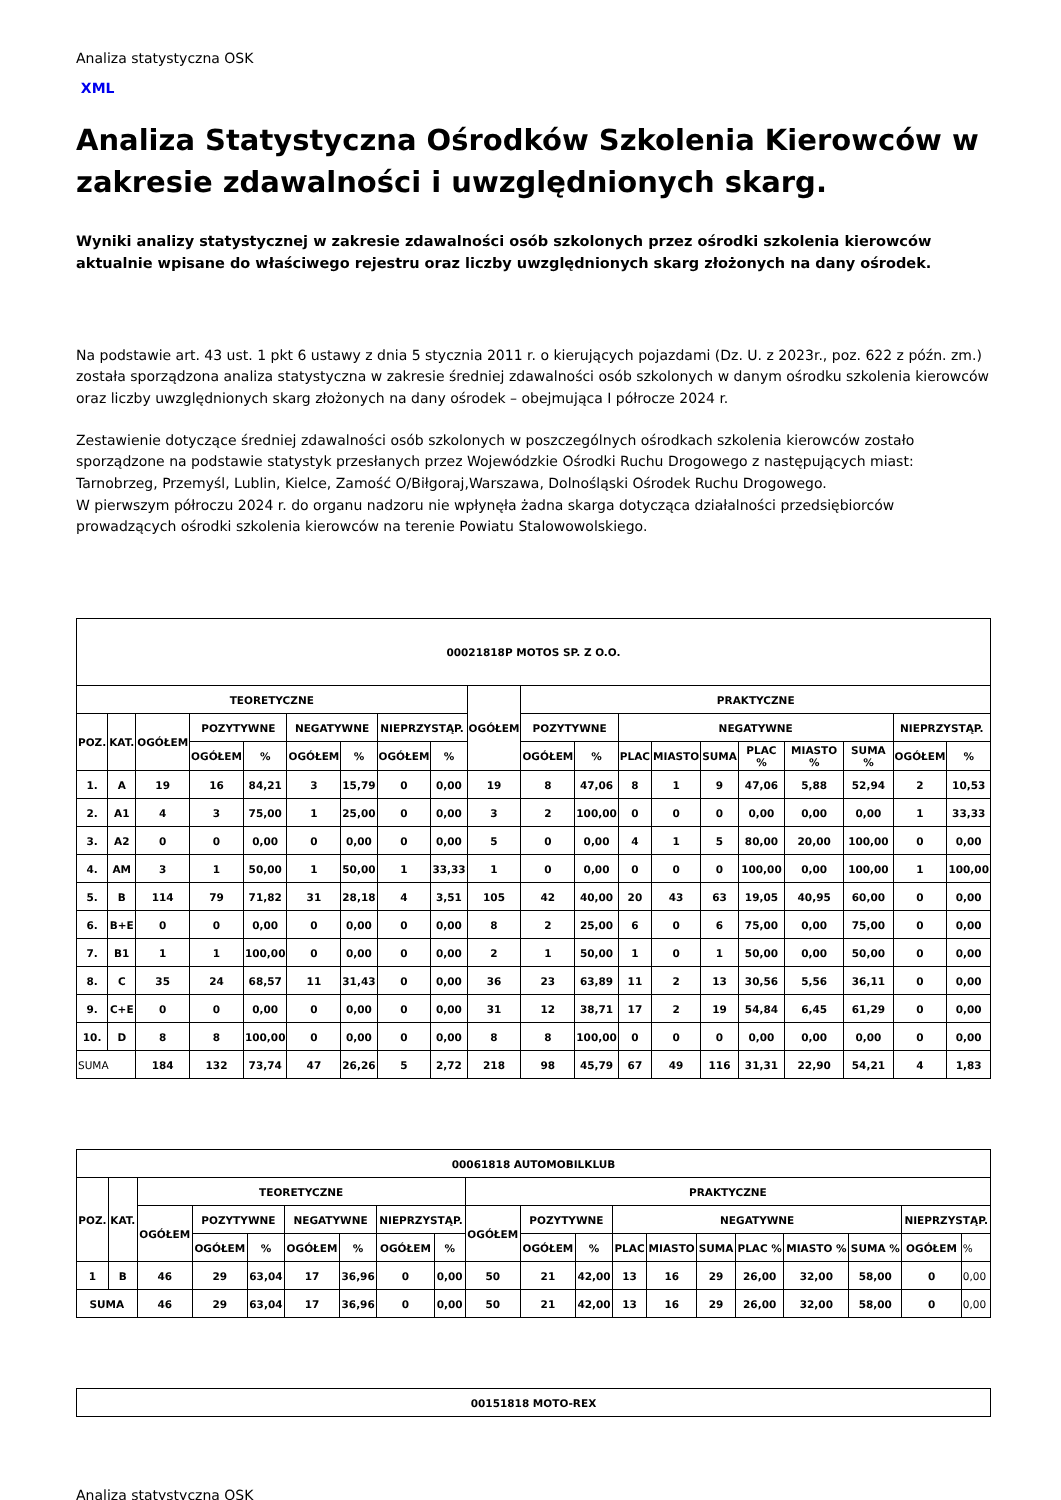Analiza statystyczna OSK
XML
Analiza Statystyczna Ośrodków Szkolenia Kierowców w zakresie zdawalności i uwzględnionych skarg.
Wyniki analizy statystycznej w zakresie zdawalności osób szkolonych przez ośrodki szkolenia kierowców aktualnie wpisane do właściwego rejestru oraz liczby uwzględnionych skarg złożonych na dany ośrodek.
Na podstawie art. 43 ust. 1 pkt 6 ustawy z dnia 5 stycznia 2011 r. o kierujących pojazdami (Dz. U. z 2023r., poz. 622 z późn. zm.) została sporządzona analiza statystyczna w zakresie średniej zdawalności osób szkolonych w danym ośrodku szkolenia kierowców oraz liczby uwzględnionych skarg złożonych na dany ośrodek – obejmująca I półrocze 2024 r.
Zestawienie dotyczące średniej zdawalności osób szkolonych w poszczególnych ośrodkach szkolenia kierowców zostało sporządzone na podstawie statystyk przesłanych przez Wojewódzkie Ośrodki Ruchu Drogowego z następujących miast: Tarnobrzeg, Przemyśl, Lublin, Kielce, Zamość O/Biłgoraj,Warszawa, Dolnośląski Ośrodek Ruchu Drogowego.
W pierwszym półroczu 2024 r. do organu nadzoru nie wpłynęła żadna skarga dotycząca działalności przedsiębiorców prowadzących ośrodki szkolenia kierowców na terenie Powiatu Stalowowolskiego.
| 00021818P MOTOS SP. Z O.O. | | | | | | | | | | | | | | | | | | | |
| TEORETYCZNE | | | | | | | | | OGÓŁEM | PRAKTYCZNE | | | | | | | | | |
| POZ. | KAT. | OGÓŁEM | POZYTYWNE | | NEGATYWNE | | NIEPRZYSTĄP. | | | POZYTYWNE | | NEGATYWNE | | | | | | NIEPRZYSTĄP. | |
| | | | OGÓŁEM | % | OGÓŁEM | % | OGÓŁEM | % | | OGÓŁEM | % | PLAC | MIASTO | SUMA | PLAC % | MIASTO % | SUMA % | OGÓŁEM | % |
| 1. | A | 19 | 16 | 84,21 | 3 | 15,79 | 0 | 0,00 | 19 | 8 | 47,06 | 8 | 1 | 9 | 47,06 | 5,88 | 52,94 | 2 | 10,53 |
| 2. | A1 | 4 | 3 | 75,00 | 1 | 25,00 | 0 | 0,00 | 3 | 2 | 100,00 | 0 | 0 | 0 | 0,00 | 0,00 | 0,00 | 1 | 33,33 |
| 3. | A2 | 0 | 0 | 0,00 | 0 | 0,00 | 0 | 0,00 | 5 | 0 | 0,00 | 4 | 1 | 5 | 80,00 | 20,00 | 100,00 | 0 | 0,00 |
| 4. | AM | 3 | 1 | 50,00 | 1 | 50,00 | 1 | 33,33 | 1 | 0 | 0,00 | 0 | 0 | 0 | 100,00 | 0,00 | 100,00 | 1 | 100,00 |
| 5. | B | 114 | 79 | 71,82 | 31 | 28,18 | 4 | 3,51 | 105 | 42 | 40,00 | 20 | 43 | 63 | 19,05 | 40,95 | 60,00 | 0 | 0,00 |
| 6. | B+E | 0 | 0 | 0,00 | 0 | 0,00 | 0 | 0,00 | 8 | 2 | 25,00 | 6 | 0 | 6 | 75,00 | 0,00 | 75,00 | 0 | 0,00 |
| 7. | B1 | 1 | 1 | 100,00 | 0 | 0,00 | 0 | 0,00 | 2 | 1 | 50,00 | 1 | 0 | 1 | 50,00 | 0,00 | 50,00 | 0 | 0,00 |
| 8. | C | 35 | 24 | 68,57 | 11 | 31,43 | 0 | 0,00 | 36 | 23 | 63,89 | 11 | 2 | 13 | 30,56 | 5,56 | 36,11 | 0 | 0,00 |
| 9. | C+E | 0 | 0 | 0,00 | 0 | 0,00 | 0 | 0,00 | 31 | 12 | 38,71 | 17 | 2 | 19 | 54,84 | 6,45 | 61,29 | 0 | 0,00 |
| 10. | D | 8 | 8 | 100,00 | 0 | 0,00 | 0 | 0,00 | 8 | 8 | 100,00 | 0 | 0 | 0 | 0,00 | 0,00 | 0,00 | 0 | 0,00 |
| SUMA | | 184 | 132 | 73,74 | 47 | 26,26 | 5 | 2,72 | 218 | 98 | 45,79 | 67 | 49 | 116 | 31,31 | 22,90 | 54,21 | 4 | 1,83 |
| 00061818 AUTOMOBILKLUB | | | | | | | | | | | | | | | | | | | |
| POZ. | KAT. | TEORETYCZNE | | | | | | | PRAKTYCZNE | | | | | | | | | | |
| | | OGÓŁEM | POZYTYWNE | | NEGATYWNE | | NIEPRZYSTĄP. | | OGÓŁEM | POZYTYWNE | | NEGATYWNE | | | | | | NIEPRZYSTĄP. | |
| | | | OGÓŁEM | % | OGÓŁEM | % | OGÓŁEM | % | | OGÓŁEM | % | PLAC | MIASTO | SUMA | PLAC % | MIASTO % | SUMA % | OGÓŁEM | % |
| 1 | B | 46 | 29 | 63,04 | 17 | 36,96 | 0 | 0,00 | 50 | 21 | 42,00 | 13 | 16 | 29 | 26,00 | 32,00 | 58,00 | 0 | 0,00 |
| SUMA | | 46 | 29 | 63,04 | 17 | 36,96 | 0 | 0,00 | 50 | 21 | 42,00 | 13 | 16 | 29 | 26,00 | 32,00 | 58,00 | 0 | 0,00 |
| 00151818 MOTO-REX |
Analiza statystyczna OSK